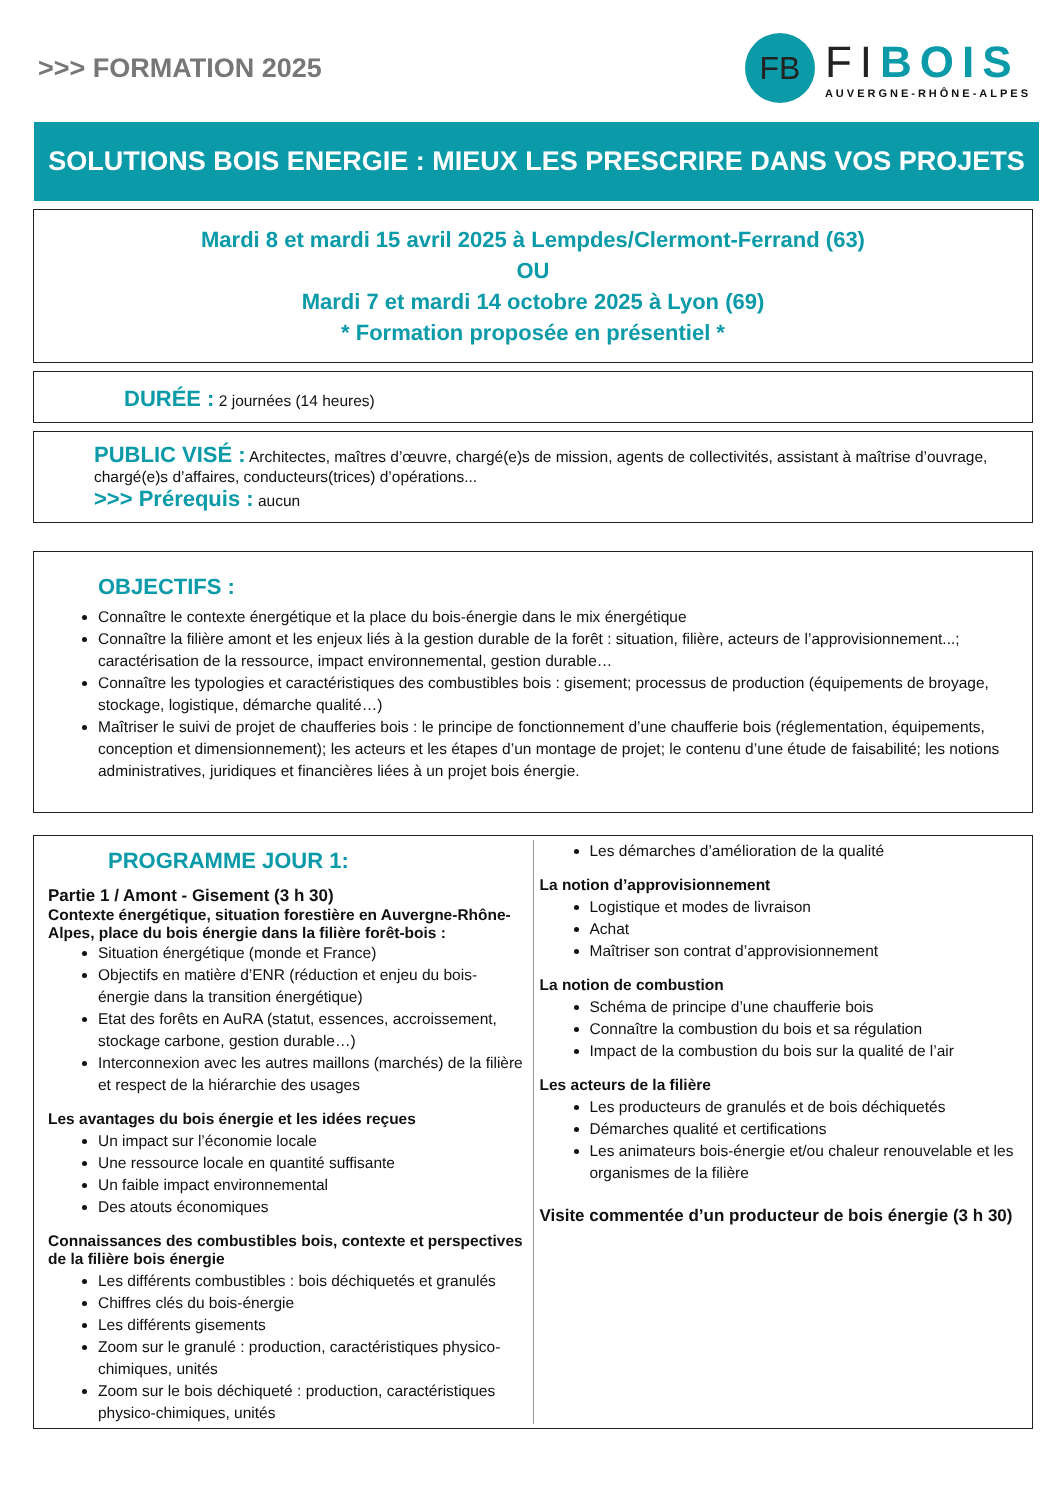>>> FORMATION 2025
FB
FIBOIS
AUVERGNE-RHÔNE-ALPES
SOLUTIONS BOIS ENERGIE : MIEUX LES PRESCRIRE DANS VOS PROJETS
Mardi 8 et mardi 15 avril 2025 à Lempdes/Clermont-Ferrand (63)
OU
Mardi 7 et mardi 14 octobre 2025 à Lyon (69)
* Formation proposée en présentiel *
DURÉE : 2 journées (14 heures)
PUBLIC VISÉ : Architectes, maîtres d’œuvre, chargé(e)s de mission, agents de collectivités, assistant à maîtrise d’ouvrage, chargé(e)s d’affaires, conducteurs(trices) d’opérations...
>>> Prérequis : aucun
OBJECTIFS :
Connaître le contexte énergétique et la place du bois-énergie dans le mix énergétique
Connaître la filière amont et les enjeux liés à la gestion durable de la forêt : situation, filière, acteurs de l’approvisionnement...; caractérisation de la ressource, impact environnemental, gestion durable…
Connaître les typologies et caractéristiques des combustibles bois : gisement; processus de production (équipements de broyage, stockage, logistique, démarche qualité…)
Maîtriser le suivi de projet de chaufferies bois : le principe de fonctionnement d’une chaufferie bois (réglementation, équipements, conception et dimensionnement); les acteurs et les étapes d’un montage de projet; le contenu d’une étude de faisabilité; les notions administratives, juridiques et financières liées à un projet bois énergie.
PROGRAMME JOUR 1:
Partie 1 / Amont - Gisement (3 h 30)
Contexte énergétique, situation forestière en Auvergne-Rhône-Alpes, place du bois énergie dans la filière forêt-bois :
Situation énergétique (monde et France)
Objectifs en matière d’ENR (réduction et enjeu du bois-énergie dans la transition énergétique)
Etat des forêts en AuRA (statut, essences, accroissement, stockage carbone, gestion durable…)
Interconnexion avec les autres maillons (marchés) de la filière et respect de la hiérarchie des usages
Les avantages du bois énergie et les idées reçues
Un impact sur l’économie locale
Une ressource locale en quantité suffisante
Un faible impact environnemental
Des atouts économiques
Connaissances des combustibles bois, contexte et perspectives de la filière bois énergie
Les différents combustibles : bois déchiquetés et granulés
Chiffres clés du bois-énergie
Les différents gisements
Zoom sur le granulé : production, caractéristiques physico-chimiques, unités
Zoom sur le bois déchiqueté : production, caractéristiques physico-chimiques, unités
Les démarches d’amélioration de la qualité
La notion d’approvisionnement
Logistique et modes de livraison
Achat
Maîtriser son contrat d’approvisionnement
La notion de combustion
Schéma de principe d’une chaufferie bois
Connaître la combustion du bois et sa régulation
Impact de la combustion du bois sur la qualité de l’air
Les acteurs de la filière
Les producteurs de granulés et de bois déchiquetés
Démarches qualité et certifications
Les animateurs bois-énergie et/ou chaleur renouvelable et les organismes de la filière
Visite commentée d’un producteur de bois énergie (3 h 30)